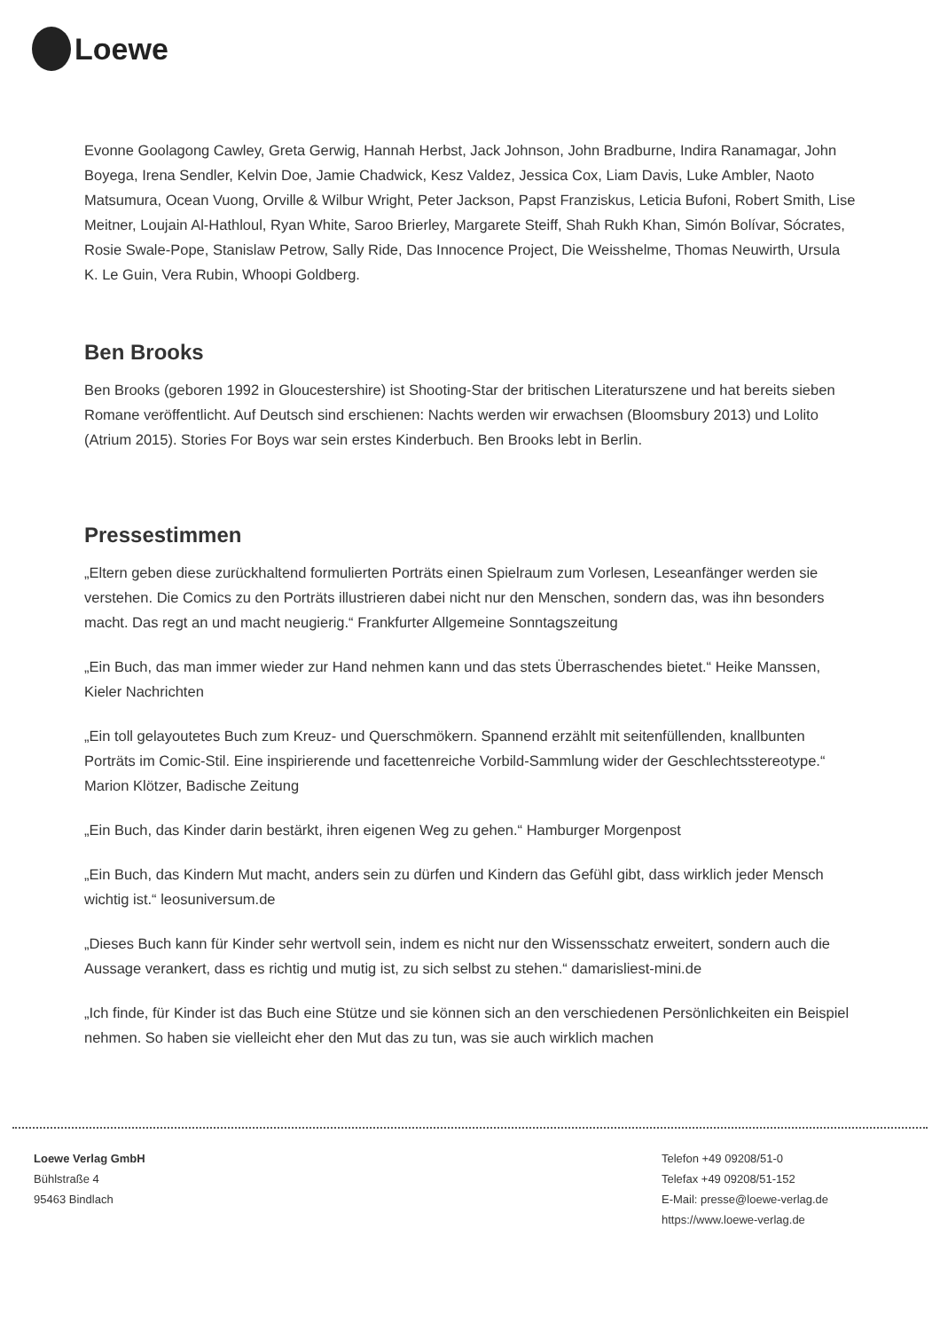Loewe
Evonne Goolagong Cawley, Greta Gerwig, Hannah Herbst, Jack Johnson, John Bradburne, Indira Ranamagar, John Boyega, Irena Sendler, Kelvin Doe, Jamie Chadwick, Kesz Valdez, Jessica Cox, Liam Davis, Luke Ambler, Naoto Matsumura, Ocean Vuong, Orville & Wilbur Wright, Peter Jackson, Papst Franziskus, Leticia Bufoni, Robert Smith, Lise Meitner, Loujain Al-Hathloul, Ryan White, Saroo Brierley, Margarete Steiff, Shah Rukh Khan, Simón Bolívar, Sócrates, Rosie Swale-Pope, Stanislaw Petrow, Sally Ride, Das Innocence Project, Die Weisshelme, Thomas Neuwirth, Ursula K. Le Guin, Vera Rubin, Whoopi Goldberg.
Ben Brooks
Ben Brooks (geboren 1992 in Gloucestershire) ist Shooting-Star der britischen Literaturszene und hat bereits sieben Romane veröffentlicht. Auf Deutsch sind erschienen: Nachts werden wir erwachsen (Bloomsbury 2013) und Lolito (Atrium 2015). Stories For Boys war sein erstes Kinderbuch. Ben Brooks lebt in Berlin.
Pressestimmen
„Eltern geben diese zurückhaltend formulierten Porträts einen Spielraum zum Vorlesen, Leseanfänger werden sie verstehen. Die Comics zu den Porträts illustrieren dabei nicht nur den Menschen, sondern das, was ihn besonders macht. Das regt an und macht neugierig.“ Frankfurter Allgemeine Sonntagszeitung
„Ein Buch, das man immer wieder zur Hand nehmen kann und das stets Überraschendes bietet.“ Heike Manssen, Kieler Nachrichten
„Ein toll gelayoutetes Buch zum Kreuz- und Querschmökern. Spannend erzählt mit seitenfüllenden, knallbunten Porträts im Comic-Stil. Eine inspirierende und facettenreiche Vorbild-Sammlung wider der Geschlechtsstereotype.“ Marion Klötzer, Badische Zeitung
„Ein Buch, das Kinder darin bestärkt, ihren eigenen Weg zu gehen.“ Hamburger Morgenpost
„Ein Buch, das Kindern Mut macht, anders sein zu dürfen und Kindern das Gefühl gibt, dass wirklich jeder Mensch wichtig ist.“ leosuniversum.de
„Dieses Buch kann für Kinder sehr wertvoll sein, indem es nicht nur den Wissensschatz erweitert, sondern auch die Aussage verankert, dass es richtig und mutig ist, zu sich selbst zu stehen.“ damarisliest-mini.de
„Ich finde, für Kinder ist das Buch eine Stütze und sie können sich an den verschiedenen Persönlichkeiten ein Beispiel nehmen. So haben sie vielleicht eher den Mut das zu tun, was sie auch wirklich machen
Loewe Verlag GmbH
Bühlstraße 4
95463 Bindlach
Telefon +49 09208/51-0
Telefax +49 09208/51-152
E-Mail: presse@loewe-verlag.de
https://www.loewe-verlag.de